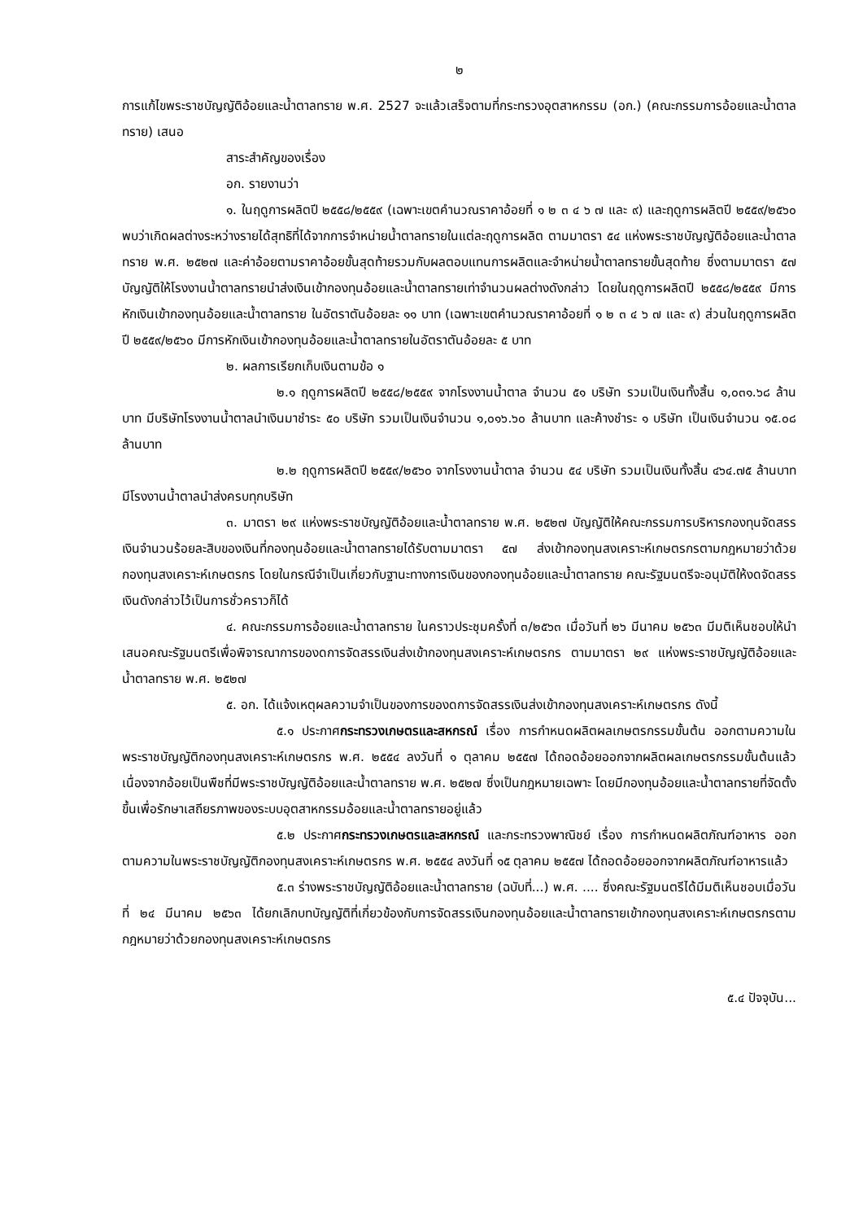๒
การแก้ไขพระราชบัญญัติอ้อยและน้ำตาลทราย พ.ศ. 2527 จะแล้วเสร็จตามที่กระทรวงอุตสาหกรรม (อก.) (คณะกรรมการอ้อยและน้ำตาลทราย) เสนอ
สาระสำคัญของเรื่อง
อก. รายงานว่า
๑. ในฤดูการผลิตปี ๒๕๕๘/๒๕๕๙ (เฉพาะเขตคำนวณราคาอ้อยที่ ๑ ๒ ๓ ๔ ๖ ๗ และ ๙) และฤดูการผลิตปี ๒๕๕๙/๒๕๖๐ พบว่าเกิดผลต่างระหว่างรายได้สุทธิที่ได้จากการจำหน่ายน้ำตาลทรายในแต่ละฤดูการผลิต ตามมาตรา ๕๔ แห่งพระราชบัญญัติอ้อยและน้ำตาลทราย พ.ศ. ๒๕๒๗ และค่าอ้อยตามราคาอ้อยขั้นสุดท้ายรวมกับผลตอบแทนการผลิตและจำหน่ายน้ำตาลทรายขั้นสุดท้าย ซึ่งตามมาตรา ๕๗ บัญญัติให้โรงงานน้ำตาลทรายนำส่งเงินเข้ากองทุนอ้อยและน้ำตาลทรายเท่าจำนวนผลต่างดังกล่าว โดยในฤดูการผลิตปี ๒๕๕๘/๒๕๕๙ มีการหักเงินเข้ากองทุนอ้อยและน้ำตาลทราย ในอัตราตันอ้อยละ ๑๑ บาท (เฉพาะเขตคำนวณราคาอ้อยที่ ๑ ๒ ๓ ๔ ๖ ๗ และ ๙) ส่วนในฤดูการผลิตปี ๒๕๕๙/๒๕๖๐ มีการหักเงินเข้ากองทุนอ้อยและน้ำตาลทรายในอัตราตันอ้อยละ ๕ บาท
๒. ผลการเรียกเก็บเงินตามข้อ ๑
๒.๑ ฤดูการผลิตปี ๒๕๕๘/๒๕๕๙ จากโรงงานน้ำตาล จำนวน ๕๑ บริษัท รวมเป็นเงินทั้งสิ้น ๑,๐๓๑.๖๘ ล้านบาท มีบริษัทโรงงานน้ำตาลนำเงินมาชำระ ๕๐ บริษัท รวมเป็นเงินจำนวน ๑,๐๑๖.๖๐ ล้านบาท และค้างชำระ ๑ บริษัท เป็นเงินจำนวน ๑๕.๐๘ ล้านบาท
๒.๒ ฤดูการผลิตปี ๒๕๕๙/๒๕๖๐ จากโรงงานน้ำตาล จำนวน ๕๔ บริษัท รวมเป็นเงินทั้งสิ้น ๔๖๔.๗๕ ล้านบาท มีโรงงานน้ำตาลนำส่งครบทุกบริษัท
๓. มาตรา ๒๙ แห่งพระราชบัญญัติอ้อยและน้ำตาลทราย พ.ศ. ๒๕๒๗ บัญญัติให้คณะกรรมการบริหารกองทุนจัดสรรเงินจำนวนร้อยละสิบของเงินที่กองทุนอ้อยและน้ำตาลทรายได้รับตามมาตรา ๕๗ ส่งเข้ากองทุนสงเคราะห์เกษตรกรตามกฎหมายว่าด้วยกองทุนสงเคราะห์เกษตรกร โดยในกรณีจำเป็นเกี่ยวกับฐานะทางการเงินของกองทุนอ้อยและน้ำตาลทราย คณะรัฐมนตรีจะอนุมัติให้งดจัดสรรเงินดังกล่าวไว้เป็นการชั่วคราวก็ได้
๔. คณะกรรมการอ้อยและน้ำตาลทราย ในคราวประชุมครั้งที่ ๓/๒๕๖๓ เมื่อวันที่ ๒๖ มีนาคม ๒๕๖๓ มีมติเห็นชอบให้นำเสนอคณะรัฐมนตรีเพื่อพิจารณาการของดการจัดสรรเงินส่งเข้ากองทุนสงเคราะห์เกษตรกร ตามมาตรา ๒๙ แห่งพระราชบัญญัติอ้อยและน้ำตาลทราย พ.ศ. ๒๕๒๗
๕. อก. ได้แจ้งเหตุผลความจำเป็นของการของดการจัดสรรเงินส่งเข้ากองทุนสงเคราะห์เกษตรกร ดังนี้
๕.๑ ประกาศกระทรวงเกษตรและสหกรณ์ เรื่อง การกำหนดผลิตผลเกษตรกรรมขั้นต้น ออกตามความในพระราชบัญญัติกองทุนสงเคราะห์เกษตรกร พ.ศ. ๒๕๕๔ ลงวันที่ ๑ ตุลาคม ๒๕๕๗ ได้ถอดอ้อยออกจากผลิตผลเกษตรกรรมขั้นต้นแล้ว เนื่องจากอ้อยเป็นพืชที่มีพระราชบัญญัติอ้อยและน้ำตาลทราย พ.ศ. ๒๕๒๗ ซึ่งเป็นกฎหมายเฉพาะ โดยมีกองทุนอ้อยและน้ำตาลทรายที่จัดตั้งขึ้นเพื่อรักษาเสถียรภาพของระบบอุตสาหกรรมอ้อยและน้ำตาลทรายอยู่แล้ว
๕.๒ ประกาศกระทรวงเกษตรและสหกรณ์ และกระทรวงพาณิชย์ เรื่อง การกำหนดผลิตภัณฑ์อาหาร ออกตามความในพระราชบัญญัติกองทุนสงเคราะห์เกษตรกร พ.ศ. ๒๕๕๔ ลงวันที่ ๑๕ ตุลาคม ๒๕๕๗ ได้ถอดอ้อยออกจากผลิตภัณฑ์อาหารแล้ว
๕.๓ ร่างพระราชบัญญัติอ้อยและน้ำตาลทราย (ฉบับที่...) พ.ศ. .... ซึ่งคณะรัฐมนตรีได้มีมติเห็นชอบเมื่อวันที่ ๒๔ มีนาคม ๒๕๖๓ ได้ยกเลิกบทบัญญัติที่เกี่ยวข้องกับการจัดสรรเงินกองทุนอ้อยและน้ำตาลทรายเข้ากองทุนสงเคราะห์เกษตรกรตามกฎหมายว่าด้วยกองทุนสงเคราะห์เกษตรกร
๕.๔ ปัจจุบัน...